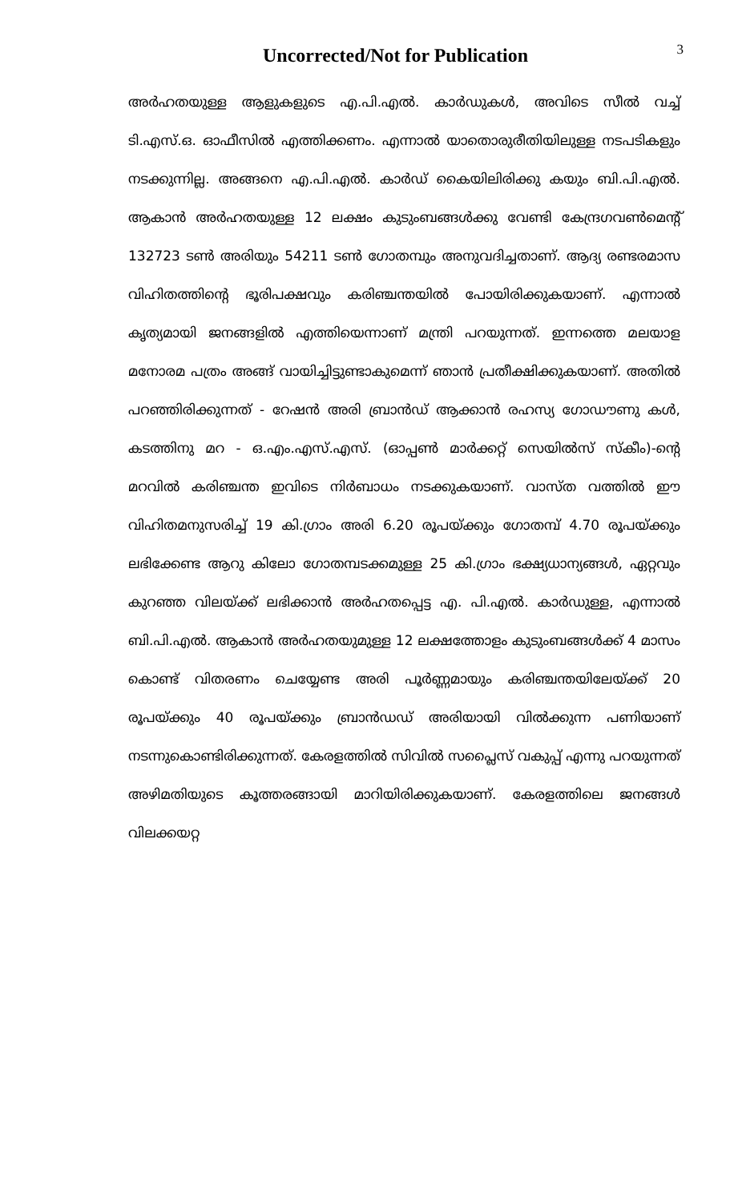Uncorrected/Not for Publication
3
അർഹതയുള്ള ആളുകളുടെ എ.പി.എൽ. കാർഡുകൾ, അവിടെ സീൽ വച്ച് ടി.എസ്.ഒ. ഓഫീസിൽ എത്തിക്കണം. എന്നാൽ യാതൊരുരീതിയിലുള്ള നടപടികളും നടക്കുന്നില്ല. അങ്ങനെ എ.പി.എൽ. കാർഡ് കൈയിലിരിക്കു കയും ബി.പി.എൽ. ആകാൻ അർഹതയുള്ള 12 ലക്ഷം കുടുംബങ്ങൾക്കു വേണ്ടി കേന്ദ്രഗവൺമെന്റ് 132723 ടൺ അരിയും 54211 ടൺ ഗോതമ്പും അനുവദിച്ചതാണ്. ആദ്യ രണ്ടരമാസ വിഹിതത്തിന്റെ ഭൂരിപക്ഷവും കരിഞ്ചന്തയിൽ പോയിരിക്കുകയാണ്. എന്നാൽ കൃത്യമായി ജനങ്ങളിൽ എത്തിയെന്നാണ് മന്ത്രി പറയുന്നത്. ഇന്നത്തെ മലയാള മനോരമ പത്രം അങ്ങ് വായിച്ചിട്ടുണ്ടാകുമെന്ന് ഞാൻ പ്രതീക്ഷിക്കുകയാണ്. അതിൽ പറഞ്ഞിരിക്കുന്നത് - റേഷൻ അരി ബ്രാൻഡ് ആക്കാൻ രഹസ്യ ഗോഡൗണു കൾ, കടത്തിനു മറ - ഒ.എം.എസ്.എസ്. (ഓപ്പൺ മാർക്കറ്റ് സെയിൽസ് സ്കീം)-ന്റെ മറവിൽ കരിഞ്ചന്ത ഇവിടെ നിർബാധം നടക്കുകയാണ്. വാസ്ത വത്തിൽ ഈ വിഹിതമനുസരിച്ച് 19 കി.ഗ്രാം അരി 6.20 രൂപയ്ക്കും ഗോതമ്പ് 4.70 രൂപയ്ക്കും ലഭിക്കേണ്ട ആറു കിലോ ഗോതമ്പടക്കമുള്ള 25 കി.ഗ്രാം ഭക്ഷ്യധാന്യങ്ങൾ, ഏറ്റവും കുറഞ്ഞ വിലയ്ക്ക് ലഭിക്കാൻ അർഹതപ്പെട്ട എ. പി.എൽ. കാർഡുള്ള, എന്നാൽ ബി.പി.എൽ. ആകാൻ അർഹതയുമുള്ള 12 ലക്ഷത്തോളം കുടുംബങ്ങൾക്ക് 4 മാസം കൊണ്ട് വിതരണം ചെയ്യേണ്ട അരി പൂർണ്ണമായും കരിഞ്ചന്തയിലേയ്ക്ക് 20 രൂപയ്ക്കും 40 രൂപയ്ക്കും ബ്രാൻഡഡ് അരിയായി വിൽക്കുന്ന പണിയാണ് നടന്നുകൊണ്ടിരിക്കുന്നത്. കേരളത്തിൽ സിവിൽ സപ്ലൈസ് വകുപ്പ് എന്നു പറയുന്നത് അഴിമതിയുടെ കൂത്തരങ്ങായി മാറിയിരിക്കുകയാണ്. കേരളത്തിലെ ജനങ്ങൾ വിലക്കയറ്റ